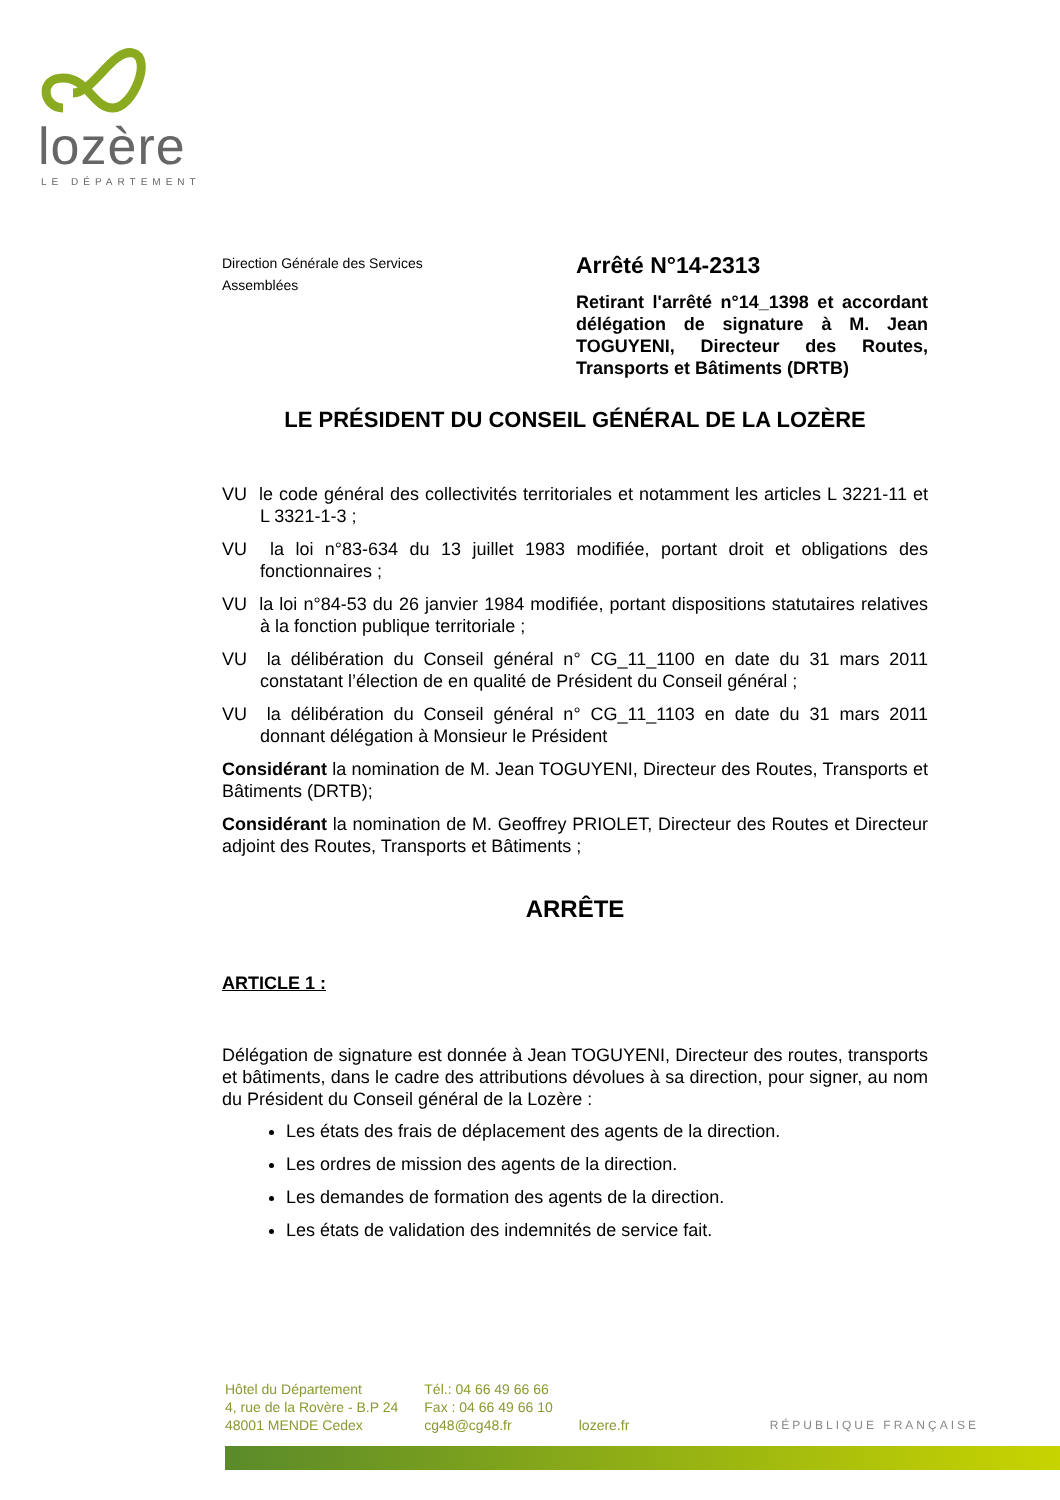lozère
LE DÉPARTEMENT
Direction Générale des Services
Assemblées
Arrêté N°14-2313
Retirant l'arrêté n°14_1398 et accordant délégation de signature à M. Jean TOGUYENI, Directeur des Routes, Transports et Bâtiments (DRTB)
LE PRÉSIDENT DU CONSEIL GÉNÉRAL DE LA LOZÈRE
VU le code général des collectivités territoriales et notamment les articles L 3221-11 et L 3321-1-3 ;
VU la loi n°83-634 du 13 juillet 1983 modifiée, portant droit et obligations des fonctionnaires ;
VU la loi n°84-53 du 26 janvier 1984 modifiée, portant dispositions statutaires relatives à la fonction publique territoriale ;
VU la délibération du Conseil général n° CG_11_1100 en date du 31 mars 2011 constatant l’élection de en qualité de Président du Conseil général ;
VU la délibération du Conseil général n° CG_11_1103 en date du 31 mars 2011 donnant délégation à Monsieur le Président
Considérant la nomination de M. Jean TOGUYENI, Directeur des Routes, Transports et Bâtiments (DRTB);
Considérant la nomination de M. Geoffrey PRIOLET, Directeur des Routes et Directeur adjoint des Routes, Transports et Bâtiments ;
ARRÊTE
ARTICLE 1 :
Délégation de signature est donnée à Jean TOGUYENI, Directeur des routes, transports et bâtiments, dans le cadre des attributions dévolues à sa direction, pour signer, au nom du Président du Conseil général de la Lozère :
Les états des frais de déplacement des agents de la direction.
Les ordres de mission des agents de la direction.
Les demandes de formation des agents de la direction.
Les états de validation des indemnités de service fait.
Hôtel du Département
4, rue de la Rovère - B.P 24
48001 MENDE Cedex
Tél.: 04 66 49 66 66
Fax : 04 66 49 66 10
cg48@cg48.fr
lozere.fr
RÉPUBLIQUE FRANÇAISE